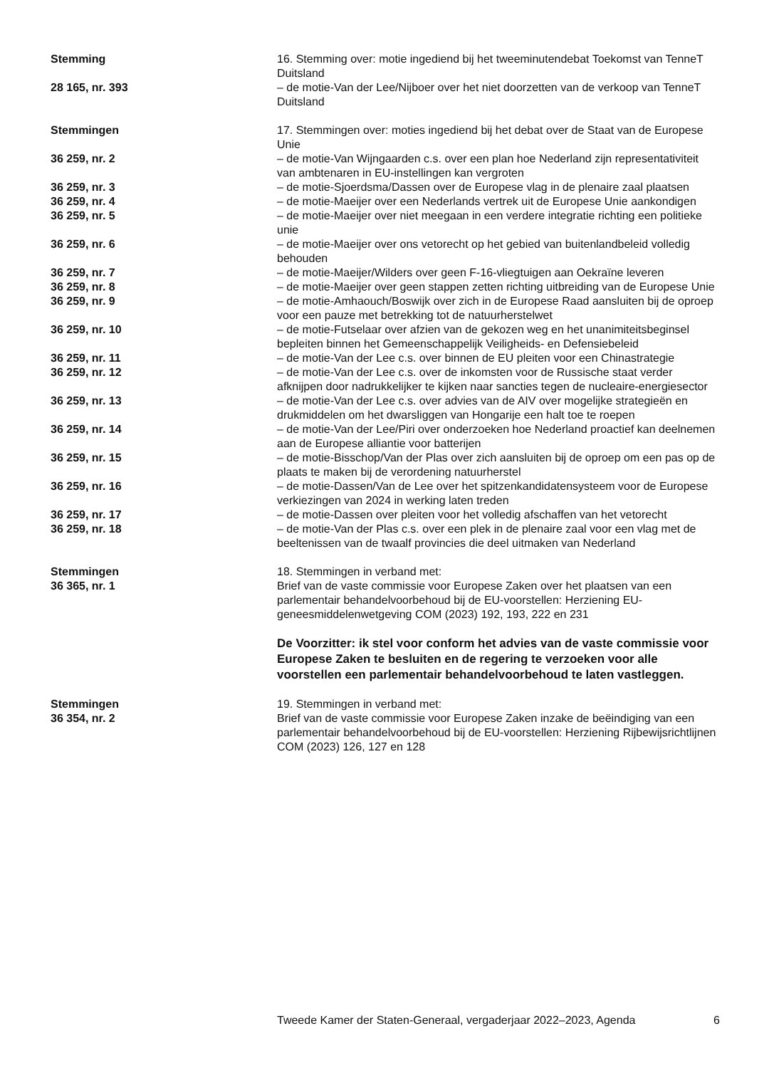Stemming 16. Stemming over: motie ingediend bij het tweeminutendebat Toekomst van TenneT Duitsland
28 165, nr. 393 – de motie-Van der Lee/Nijboer over het niet doorzetten van de verkoop van TenneT Duitsland
Stemmingen 17. Stemmingen over: moties ingediend bij het debat over de Staat van de Europese Unie
36 259, nr. 2 – de motie-Van Wijngaarden c.s. over een plan hoe Nederland zijn representativiteit van ambtenaren in EU-instellingen kan vergroten
36 259, nr. 3 – de motie-Sjoerdsma/Dassen over de Europese vlag in de plenaire zaal plaatsen
36 259, nr. 4 – de motie-Maeijer over een Nederlands vertrek uit de Europese Unie aankondigen
36 259, nr. 5 – de motie-Maeijer over niet meegaan in een verdere integratie richting een politieke unie
36 259, nr. 6 – de motie-Maeijer over ons vetorecht op het gebied van buitenlandbeleid volledig behouden
36 259, nr. 7 – de motie-Maeijer/Wilders over geen F-16-vliegtuigen aan Oekraïne leveren
36 259, nr. 8 – de motie-Maeijer over geen stappen zetten richting uitbreiding van de Europese Unie
36 259, nr. 9 – de motie-Amhaouch/Boswijk over zich in de Europese Raad aansluiten bij de oproep voor een pauze met betrekking tot de natuurherstelwet
36 259, nr. 10 – de motie-Futselaar over afzien van de gekozen weg en het unanimiteitsbeginsel bepleiten binnen het Gemeenschappelijk Veiligheids- en Defensiebeleid
36 259, nr. 11 – de motie-Van der Lee c.s. over binnen de EU pleiten voor een Chinastrategie
36 259, nr. 12 – de motie-Van der Lee c.s. over de inkomsten voor de Russische staat verder afknijpen door nadrukkelijker te kijken naar sancties tegen de nucleaire-energiesector
36 259, nr. 13 – de motie-Van der Lee c.s. over advies van de AIV over mogelijke strategieën en drukmiddelen om het dwarsliggen van Hongarije een halt toe te roepen
36 259, nr. 14 – de motie-Van der Lee/Piri over onderzoeken hoe Nederland proactief kan deelnemen aan de Europese alliantie voor batterijen
36 259, nr. 15 – de motie-Bisschop/Van der Plas over zich aansluiten bij de oproep om een pas op de plaats te maken bij de verordening natuurherstel
36 259, nr. 16 – de motie-Dassen/Van de Lee over het spitzenkandidatensysteem voor de Europese verkiezingen van 2024 in werking laten treden
36 259, nr. 17 – de motie-Dassen over pleiten voor het volledig afschaffen van het vetorecht
36 259, nr. 18 – de motie-Van der Plas c.s. over een plek in de plenaire zaal voor een vlag met de beeltenissen van de twaalf provincies die deel uitmaken van Nederland
Stemmingen
36 365, nr. 1
18. Stemmingen in verband met:
Brief van de vaste commissie voor Europese Zaken over het plaatsen van een parlementair behandelvoorbehoud bij de EU-voorstellen: Herziening EU-geneesmiddelenwetgeving COM (2023) 192, 193, 222 en 231
De Voorzitter: ik stel voor conform het advies van de vaste commissie voor Europese Zaken te besluiten en de regering te verzoeken voor alle voorstellen een parlementair behandelvoorbehoud te laten vastleggen.
Stemmingen
36 354, nr. 2
19. Stemmingen in verband met:
Brief van de vaste commissie voor Europese Zaken inzake de beëindiging van een parlementair behandelvoorbehoud bij de EU-voorstellen: Herziening Rijbewijsrichtlijnen COM (2023) 126, 127 en 128
Tweede Kamer der Staten-Generaal, vergaderjaar 2022–2023, Agenda 6